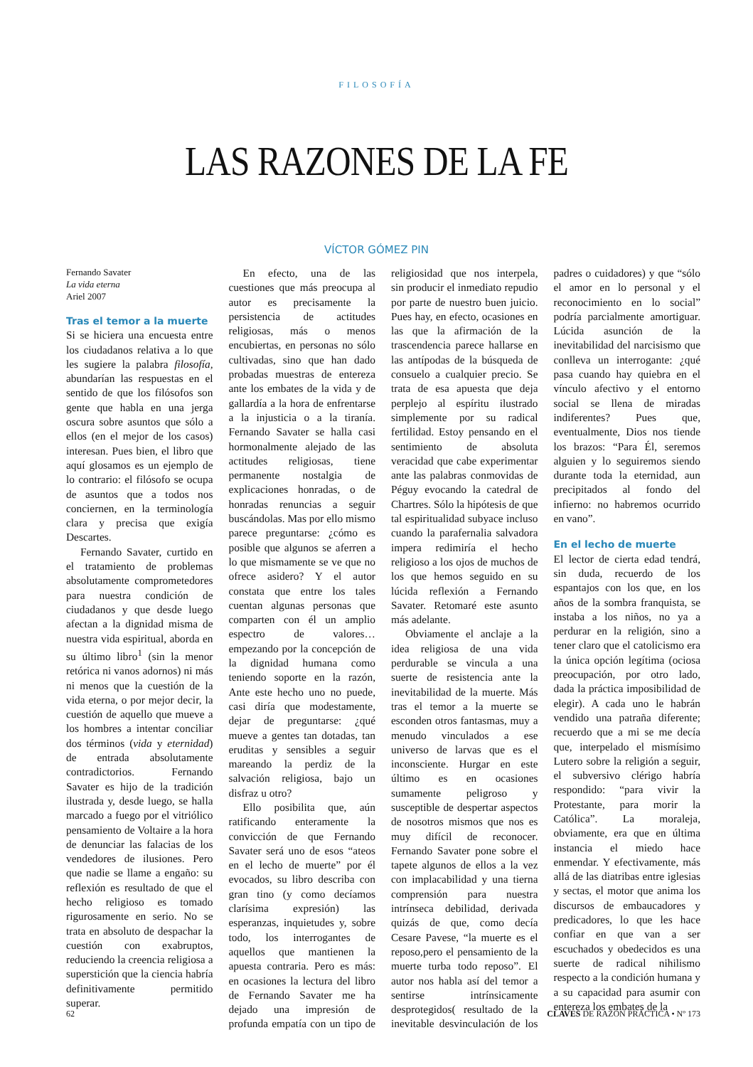FILOSOFÍA
LAS RAZONES DE LA FE
VÍCTOR GÓMEZ PIN
Fernando Savater
La vida eterna
Ariel 2007
Tras el temor a la muerte
Si se hiciera una encuesta entre los ciudadanos relativa a lo que les sugiere la palabra filosofía, abundarían las respuestas en el sentido de que los filósofos son gente que habla en una jerga oscura sobre asuntos que sólo a ellos (en el mejor de los casos) interesan. Pues bien, el libro que aquí glosamos es un ejemplo de lo contrario: el filósofo se ocupa de asuntos que a todos nos conciernen, en la terminología clara y precisa que exigía Descartes.
Fernando Savater, curtido en el tratamiento de problemas absolutamente comprometedores para nuestra condición de ciudadanos y que desde luego afectan a la dignidad misma de nuestra vida espiritual, aborda en su último libro<sup>1</sup> (sin la menor retórica ni vanos adornos) ni más ni menos que la cuestión de la vida eterna, o por mejor decir, la cuestión de aquello que mueve a los hombres a intentar conciliar dos términos (vida y eternidad) de entrada absolutamente contradictorios. Fernando Savater es hijo de la tradición ilustrada y, desde luego, se halla marcado a fuego por el vitriólico pensamiento de Voltaire a la hora de denunciar las falacias de los vendedores de ilusiones. Pero que nadie se llame a engaño: su reflexión es resultado de que el hecho religioso es tomado rigurosamente en serio. No se trata en absoluto de despachar la cuestión con exabruptos, reduciendo la creencia religiosa a superstición que la ciencia habría definitivamente permitido superar.
En efecto, una de las cuestiones que más preocupa al autor es precisamente la persistencia de actitudes religiosas, más o menos encubiertas, en personas no sólo cultivadas, sino que han dado probadas muestras de entereza ante los embates de la vida y de gallardía a la hora de enfrentarse a la injusticia o a la tiranía. Fernando Savater se halla casi hormonalmente alejado de las actitudes religiosas, tiene permanente nostalgia de explicaciones honradas, o de honradas renuncias a seguir buscándolas. Mas por ello mismo parece preguntarse: ¿cómo es posible que algunos se aferren a lo que mismamente se ve que no ofrece asidero? Y el autor constata que entre los tales cuentan algunas personas que comparten con él un amplio espectro de valores… empezando por la concepción de la dignidad humana como teniendo soporte en la razón, Ante este hecho uno no puede, casi diría que modestamente, dejar de preguntarse: ¿qué mueve a gentes tan dotadas, tan eruditas y sensibles a seguir mareando la perdiz de la salvación religiosa, bajo un disfraz u otro?
Ello posibilita que, aún ratificando enteramente la convicción de que Fernando Savater será uno de esos “ateos en el lecho de muerte” por él evocados, su libro describa con gran tino (y como decíamos clarísima expresión) las esperanzas, inquietudes y, sobre todo, los interrogantes de aquellos que mantienen la apuesta contraria. Pero es más: en ocasiones la lectura del libro de Fernando Savater me ha dejado una impresión de profunda empatía con un tipo de religiosidad que nos interpela, sin producir el inmediato repudio por parte de nuestro buen juicio. Pues hay, en efecto, ocasiones en las que la afirmación de la trascendencia parece hallarse en las antípodas de la búsqueda de consuelo a cualquier precio. Se trata de esa apuesta que deja perplejo al espíritu ilustrado simplemente por su radical fertilidad. Estoy pensando en el sentimiento de absoluta veracidad que cabe experimentar ante las palabras conmovidas de Péguy evocando la catedral de Chartres. Sólo la hipótesis de que tal espiritualidad subyace incluso cuando la parafernalia salvadora impera redimiría el hecho religioso a los ojos de muchos de los que hemos seguido en su lúcida reflexión a Fernando Savater. Retomaré este asunto más adelante.
Obviamente el anclaje a la idea religiosa de una vida perdurable se vincula a una suerte de resistencia ante la inevitabilidad de la muerte. Más tras el temor a la muerte se esconden otros fantasmas, muy a menudo vinculados a ese universo de larvas que es el inconsciente. Hurgar en este último es en ocasiones sumamente peligroso y susceptible de despertar aspectos de nosotros mismos que nos es muy difícil de reconocer. Fernando Savater pone sobre el tapete algunos de ellos a la vez con implacabilidad y una tierna comprensión para nuestra intrínseca debilidad, derivada quizás de que, como decía Cesare Pavese, “la muerte es el reposo,pero el pensamiento de la muerte turba todo reposo”. El autor nos habla así del temor a sentirse intrínsicamente desprotegidos( resultado de la inevitable desvinculación de los padres o cuidadores) y que “sólo el amor en lo personal y el reconocimiento en lo social” podría parcialmente amortiguar. Lúcida asunción de la inevitabilidad del narcisismo que conlleva un interrogante: ¿qué pasa cuando hay quiebra en el vínculo afectivo y el entorno social se llena de miradas indiferentes? Pues que, eventualmente, Dios nos tiende los brazos: “Para Él, seremos alguien y lo seguiremos siendo durante toda la eternidad, aun precipitados al fondo del infierno: no habremos ocurrido en vano”.
En el lecho de muerte
El lector de cierta edad tendrá, sin duda, recuerdo de los espantajos con los que, en los años de la sombra franquista, se instaba a los niños, no ya a perdurar en la religión, sino a tener claro que el catolicismo era la única opción legítima (ociosa preocupación, por otro lado, dada la práctica imposibilidad de elegir). A cada uno le habrán vendido una patraña diferente; recuerdo que a mi se me decía que, interpelado el mismísimo Lutero sobre la religión a seguir, el subversivo clérigo habría respondido: “para vivir la Protestante, para morir la Católica”. La moraleja, obviamente, era que en última instancia el miedo hace enmendar. Y efectivamente, más allá de las diatribas entre iglesias y sectas, el motor que anima los discursos de embaucadores y predicadores, lo que les hace confiar en que van a ser escuchados y obedecidos es una suerte de radical nihilismo respecto a la condición humana y a su capacidad para asumir con entereza los embates de la
62 CLAVES DE RAZÓN PRÁCTICA • Nº 173